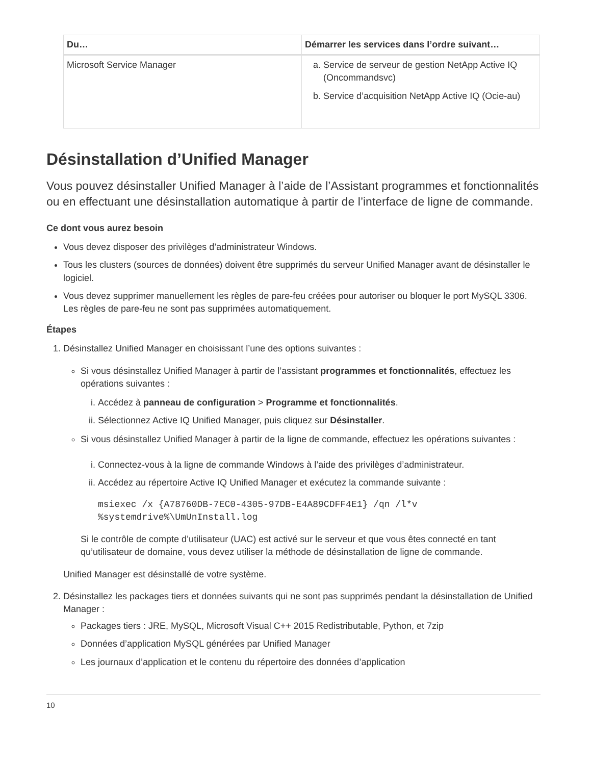| Du… | Démarrer les services dans l’ordre suivant… |
| --- | --- |
| Microsoft Service Manager | a. Service de serveur de gestion NetApp Active IQ (Oncommandsvc) b. Service d’acquisition NetApp Active IQ (Ocie-au) |
Désinstallation d’Unified Manager
Vous pouvez désinstaller Unified Manager à l’aide de l’Assistant programmes et fonctionnalités ou en effectuant une désinstallation automatique à partir de l’interface de ligne de commande.
Ce dont vous aurez besoin
Vous devez disposer des privilèges d’administrateur Windows.
Tous les clusters (sources de données) doivent être supprimés du serveur Unified Manager avant de désinstaller le logiciel.
Vous devez supprimer manuellement les règles de pare-feu créées pour autoriser ou bloquer le port MySQL 3306. Les règles de pare-feu ne sont pas supprimées automatiquement.
Étapes
1. Désinstallez Unified Manager en choisissant l’une des options suivantes :
Si vous désinstallez Unified Manager à partir de l’assistant programmes et fonctionnalités, effectuez les opérations suivantes :
i. Accédez à panneau de configuration > Programme et fonctionnalités.
ii. Sélectionnez Active IQ Unified Manager, puis cliquez sur Désinstaller.
Si vous désinstallez Unified Manager à partir de la ligne de commande, effectuez les opérations suivantes :
i. Connectez-vous à la ligne de commande Windows à l’aide des privilèges d’administrateur.
ii. Accédez au répertoire Active IQ Unified Manager et exécutez la commande suivante :
msiexec /x {A78760DB-7EC0-4305-97DB-E4A89CDFF4E1} /qn /l*v
%systemdrive%\UmUnInstall.log
Si le contrôle de compte d’utilisateur (UAC) est activé sur le serveur et que vous êtes connecté en tant qu’utilisateur de domaine, vous devez utiliser la méthode de désinstallation de ligne de commande.
Unified Manager est désinstallé de votre système.
2. Désinstallez les packages tiers et données suivants qui ne sont pas supprimés pendant la désinstallation de Unified Manager :
Packages tiers : JRE, MySQL, Microsoft Visual C++ 2015 Redistributable, Python, et 7zip
Données d’application MySQL générées par Unified Manager
Les journaux d’application et le contenu du répertoire des données d’application
10